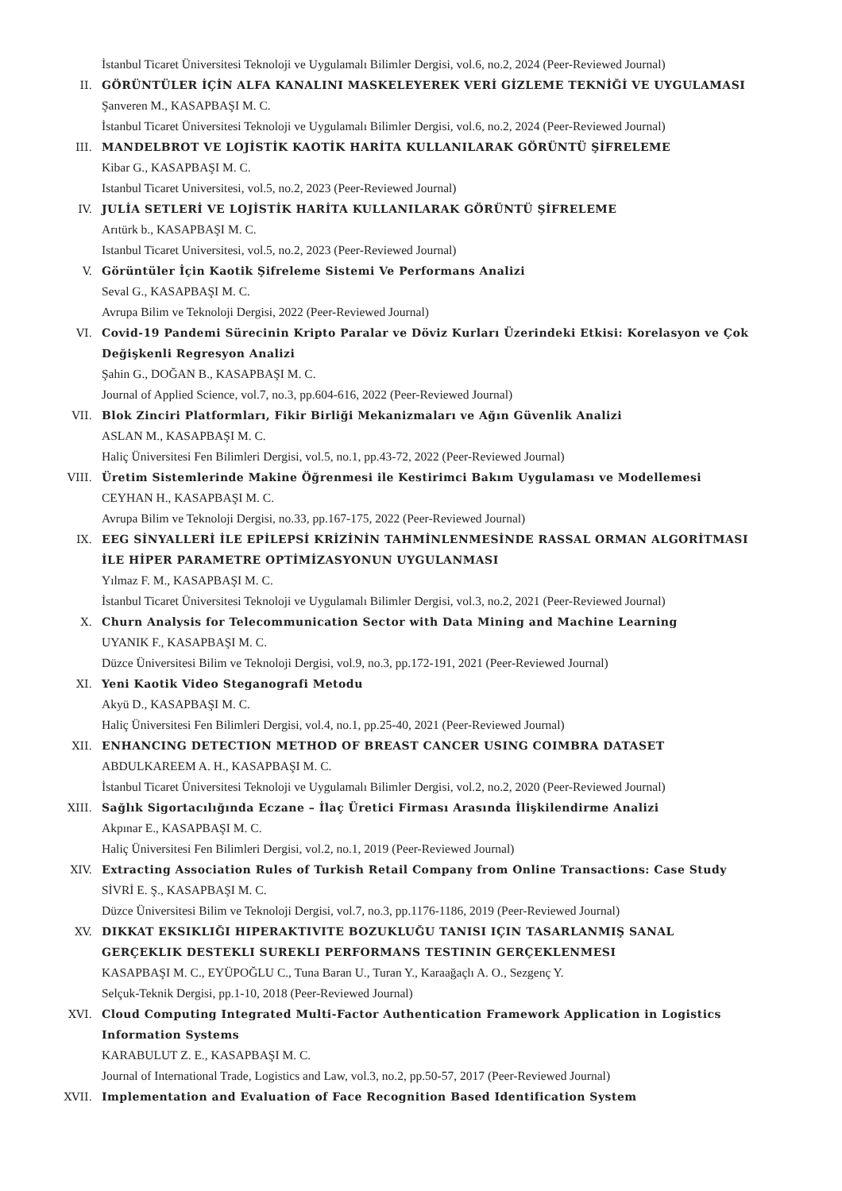İstanbul Ticaret Üniversitesi Teknoloji ve Uygulamalı Bilimler Dergisi, vol.6, no.2, 2024 (Peer-Reviewed Journal)
II. GÖRÜNTÜLER İÇİN ALFA KANALINI MASKELEYEREK VERİ GİZLEME TEKNİĞİ VE UYGULAMASI
Şanveren M., KASAPBAŞI M. C.
İstanbul Ticaret Üniversitesi Teknoloji ve Uygulamalı Bilimler Dergisi, vol.6, no.2, 2024 (Peer-Reviewed Journal)
III. MANDELBROT VE LOJİSTİK KAOTİK HARİTA KULLANILARAK GÖRÜNTÜ ŞİFRELEME
Kibar G., KASAPBAŞI M. C.
Istanbul Ticaret Universitesi, vol.5, no.2, 2023 (Peer-Reviewed Journal)
IV. JULİA SETLERİ VE LOJİSTİK HARİTA KULLANILARAK GÖRÜNTÜ ŞİFRELEME
Arıtürk b., KASAPBAŞI M. C.
Istanbul Ticaret Universitesi, vol.5, no.2, 2023 (Peer-Reviewed Journal)
V. Görüntüler İçin Kaotik Şifreleme Sistemi Ve Performans Analizi
Seval G., KASAPBAŞI M. C.
Avrupa Bilim ve Teknoloji Dergisi, 2022 (Peer-Reviewed Journal)
VI. Covid-19 Pandemi Sürecinin Kripto Paralar ve Döviz Kurları Üzerindeki Etkisi: Korelasyon ve Çok Değişkenli Regresyon Analizi
Şahin G., DOĞAN B., KASAPBAŞI M. C.
Journal of Applied Science, vol.7, no.3, pp.604-616, 2022 (Peer-Reviewed Journal)
VII. Blok Zinciri Platformları, Fikir Birliği Mekanizmaları ve Ağın Güvenlik Analizi
ASLAN M., KASAPBAŞI M. C.
Haliç Üniversitesi Fen Bilimleri Dergisi, vol.5, no.1, pp.43-72, 2022 (Peer-Reviewed Journal)
VIII. Üretim Sistemlerinde Makine Öğrenmesi ile Kestirimci Bakım Uygulaması ve Modellemesi
CEYHAN H., KASAPBAŞI M. C.
Avrupa Bilim ve Teknoloji Dergisi, no.33, pp.167-175, 2022 (Peer-Reviewed Journal)
IX. EEG SİNYALLERİ İLE EPİLEPSİ KRİZİNİN TAHMİNLENMESİNDE RASSAL ORMAN ALGORİTMASI İLE HİPER PARAMETRE OPTİMİZASYONUN UYGULANMASI
Yılmaz F. M., KASAPBAŞI M. C.
İstanbul Ticaret Üniversitesi Teknoloji ve Uygulamalı Bilimler Dergisi, vol.3, no.2, 2021 (Peer-Reviewed Journal)
X. Churn Analysis for Telecommunication Sector with Data Mining and Machine Learning
UYANIK F., KASAPBAŞI M. C.
Düzce Üniversitesi Bilim ve Teknoloji Dergisi, vol.9, no.3, pp.172-191, 2021 (Peer-Reviewed Journal)
XI. Yeni Kaotik Video Steganografi Metodu
Akyü D., KASAPBAŞI M. C.
Haliç Üniversitesi Fen Bilimleri Dergisi, vol.4, no.1, pp.25-40, 2021 (Peer-Reviewed Journal)
XII. ENHANCING DETECTION METHOD OF BREAST CANCER USING COIMBRA DATASET
ABDULKAREEM A. H., KASAPBAŞI M. C.
İstanbul Ticaret Üniversitesi Teknoloji ve Uygulamalı Bilimler Dergisi, vol.2, no.2, 2020 (Peer-Reviewed Journal)
XIII. Sağlık Sigortacılığında Eczane – İlaç Üretici Firması Arasında İlişkilendirme Analizi
Akpınar E., KASAPBAŞI M. C.
Haliç Üniversitesi Fen Bilimleri Dergisi, vol.2, no.1, 2019 (Peer-Reviewed Journal)
XIV. Extracting Association Rules of Turkish Retail Company from Online Transactions: Case Study
SİVRİ E. Ş., KASAPBAŞI M. C.
Düzce Üniversitesi Bilim ve Teknoloji Dergisi, vol.7, no.3, pp.1176-1186, 2019 (Peer-Reviewed Journal)
XV. DIKKAT EKSIKLIĞI HIPERAKTIVITE BOZUKLUĞU TANISI IÇIN TASARLANMIŞ SANAL GERÇEKLIK DESTEKLI SUREKLI PERFORMANS TESTININ GERÇEKLENMESI
KASAPBAŞI M. C., EYÜPOĞLU C., Tuna Baran U., Turan Y., Karaağaçlı A. O., Sezgenç Y.
Selçuk-Teknik Dergisi, pp.1-10, 2018 (Peer-Reviewed Journal)
XVI. Cloud Computing Integrated Multi-Factor Authentication Framework Application in Logistics Information Systems
KARABULUT Z. E., KASAPBAŞI M. C.
Journal of International Trade, Logistics and Law, vol.3, no.2, pp.50-57, 2017 (Peer-Reviewed Journal)
XVII. Implementation and Evaluation of Face Recognition Based Identification System